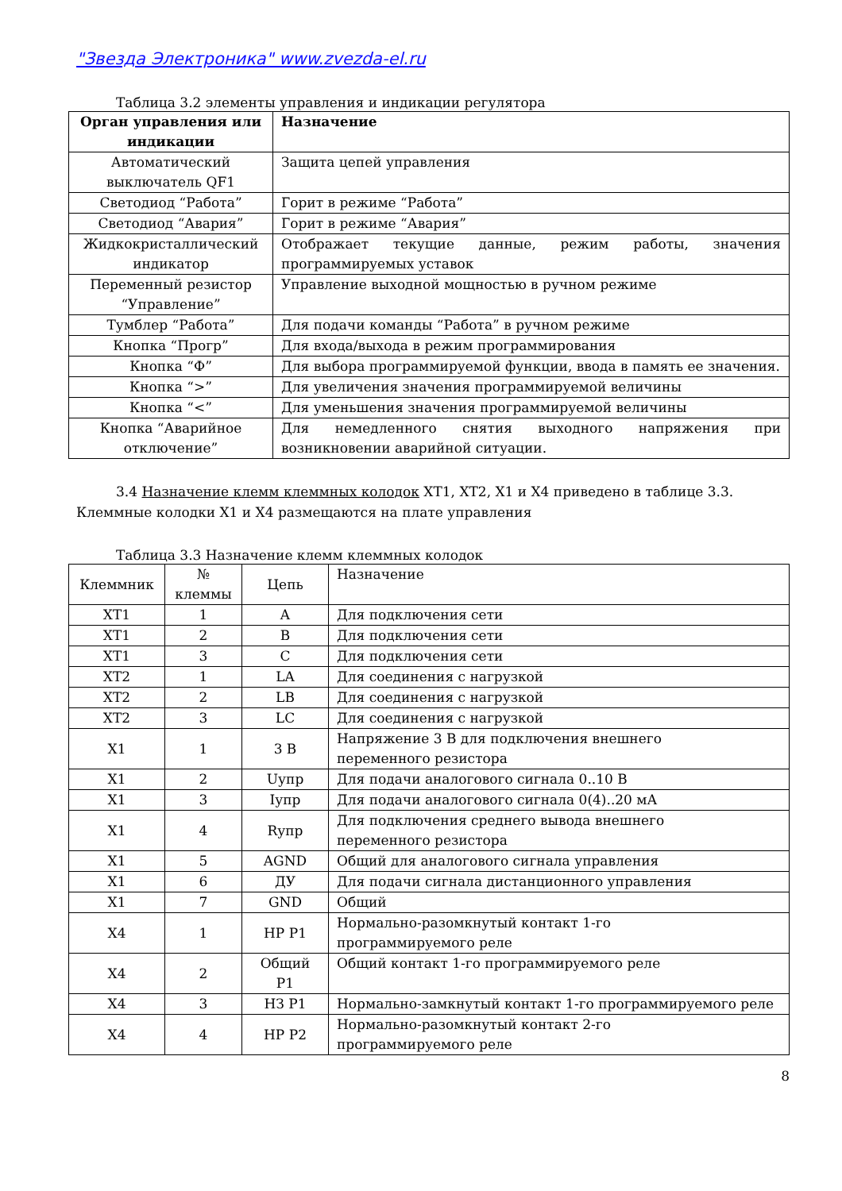"Звезда Электроника" www.zvezda-el.ru
Таблица 3.2 элементы управления и индикации регулятора
| Орган управления или индикации | Назначение |
| --- | --- |
| Автоматический выключатель QF1 | Защита цепей управления |
| Светодиод “Работа” | Горит в режиме “Работа” |
| Светодиод “Авария” | Горит в режиме “Авария” |
| Жидкокристаллический индикатор | Отображает текущие данные, режим работы, значения программируемых уставок |
| Переменный резистор “Управление” | Управление выходной мощностью в ручном режиме |
| Тумблер “Работа” | Для подачи команды “Работа” в ручном режиме |
| Кнопка “Прогр” | Для входа/выхода в режим программирования |
| Кнопка “Ф” | Для выбора программируемой функции, ввода в память ее значения. |
| Кнопка “>” | Для увеличения значения программируемой величины |
| Кнопка “<” | Для уменьшения значения программируемой величины |
| Кнопка “Аварийное отключение” | Для немедленного снятия выходного напряжения при возникновении аварийной ситуации. |
3.4 Назначение клемм клеммных колодок XT1, XT2, X1 и X4 приведено в таблице 3.3. Клеммные колодки X1 и X4 размещаются на плате управления
Таблица 3.3 Назначение клемм клеммных колодок
| Клеммник | № клеммы | Цепь | Назначение |
| XT1 | 1 | A | Для подключения сети |
| XT1 | 2 | B | Для подключения сети |
| XT1 | 3 | C | Для подключения сети |
| XT2 | 1 | LA | Для соединения с нагрузкой |
| XT2 | 2 | LB | Для соединения с нагрузкой |
| XT2 | 3 | LC | Для соединения с нагрузкой |
| X1 | 1 | 3 В | Напряжение 3 В для подключения внешнего переменного резистора |
| X1 | 2 | Uупр | Для подачи аналогового сигнала 0..10 В |
| X1 | 3 | Iупр | Для подачи аналогового сигнала 0(4)..20 мА |
| X1 | 4 | Rупр | Для подключения среднего вывода внешнего переменного резистора |
| X1 | 5 | AGND | Общий для аналогового сигнала управления |
| X1 | 6 | ДУ | Для подачи сигнала дистанционного управления |
| X1 | 7 | GND | Общий |
| X4 | 1 | НР Р1 | Нормально-разомкнутый контакт 1-го программируемого реле |
| X4 | 2 | Общий Р1 | Общий контакт 1-го программируемого реле |
| X4 | 3 | НЗ Р1 | Нормально-замкнутый контакт 1-го программируемого реле |
| X4 | 4 | НР Р2 | Нормально-разомкнутый контакт 2-го программируемого реле |
8